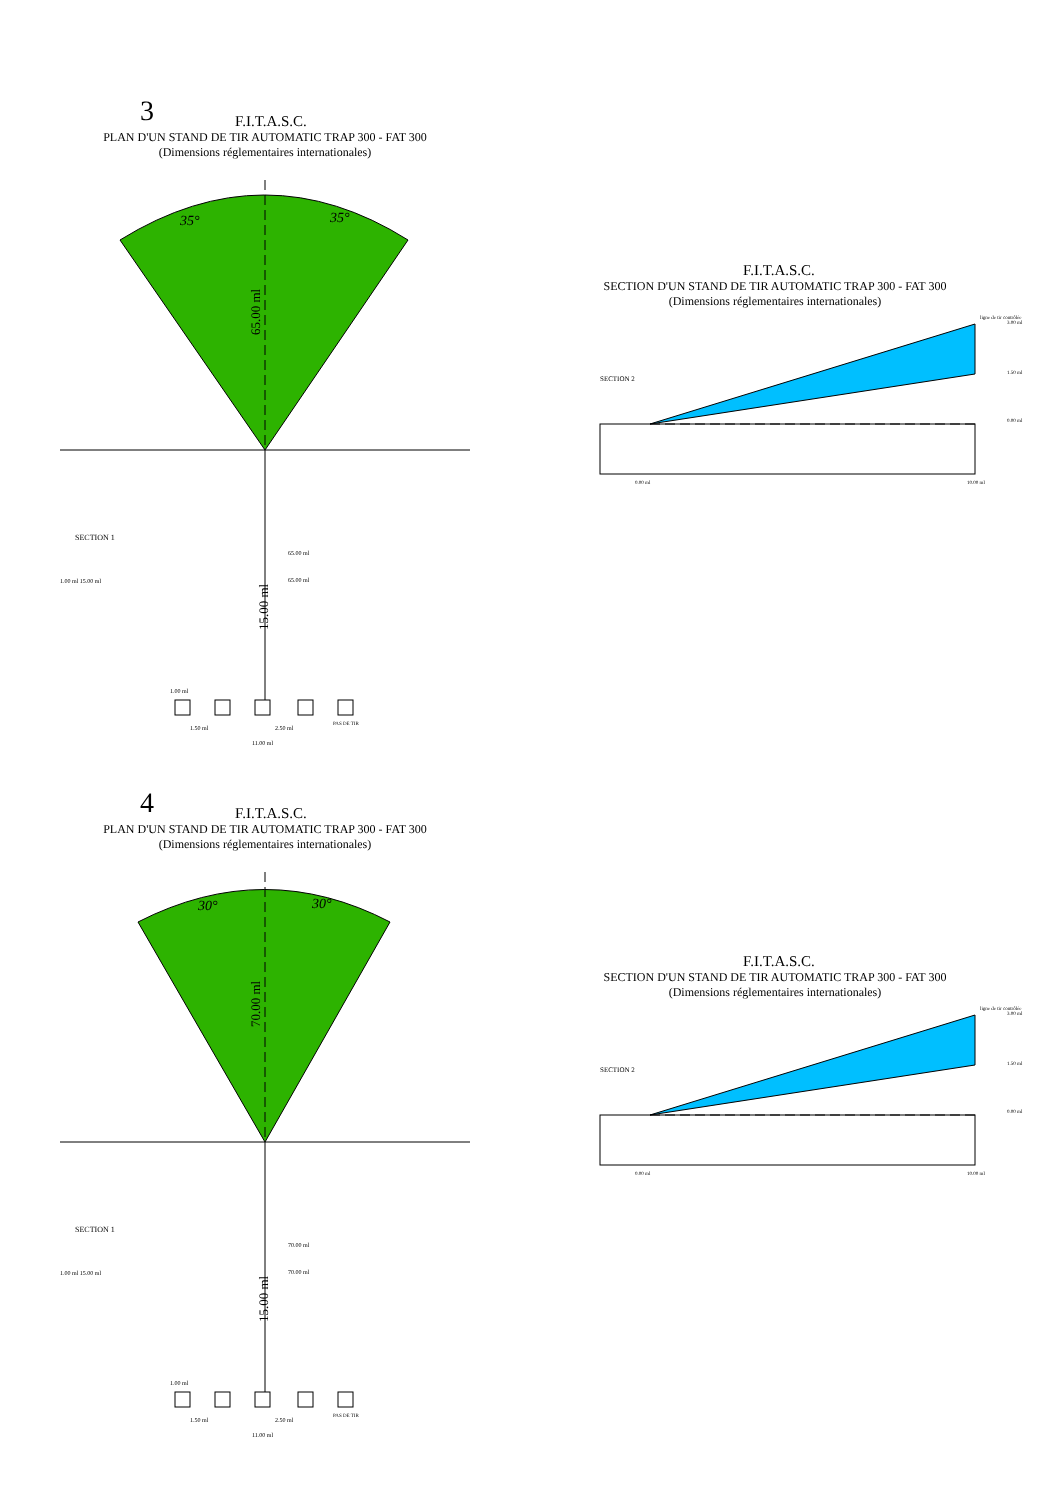3
F.I.T.A.S.C.
PLAN D'UN STAND DE TIR AUTOMATIC TRAP 300 - FAT 300
(Dimensions réglementaires internationales)
35°
35°
65.00 ml
SECTION 1
65.00 ml
65.00 ml
1.00 ml 15.00 ml
15.00 ml
1.00 ml
1.50 ml
2.50 ml
11.00 ml
PAS DE TIR
F.I.T.A.S.C.
SECTION D'UN STAND DE TIR AUTOMATIC TRAP 300 - FAT 300
(Dimensions réglementaires internationales)
SECTION 2
3.00 ml
1.50 ml
0.00 ml
0.00 ml
10.00 ml
ligne de tir contrôlée
4
F.I.T.A.S.C.
PLAN D'UN STAND DE TIR AUTOMATIC TRAP 300 - FAT 300
(Dimensions réglementaires internationales)
30°
30°
70.00 ml
SECTION 1
70.00 ml
70.00 ml
1.00 ml 15.00 ml
15.00 ml
1.00 ml
1.50 ml
2.50 ml
11.00 ml
PAS DE TIR
F.I.T.A.S.C.
SECTION D'UN STAND DE TIR AUTOMATIC TRAP 300 - FAT 300
(Dimensions réglementaires internationales)
SECTION 2
3.00 ml
1.50 ml
0.00 ml
0.00 ml
10.00 ml
ligne de tir contrôlée